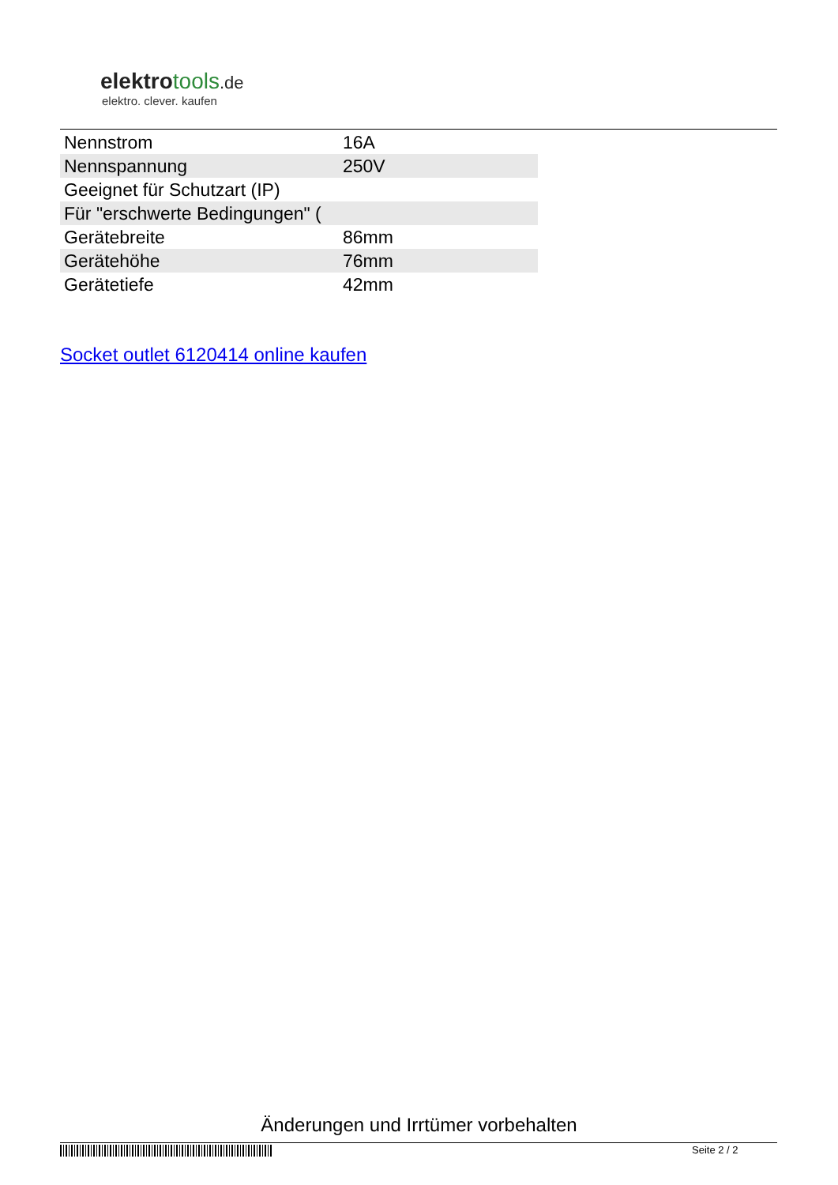elektrotools.de
elektro. clever. kaufen
| Nennstrom | 16A |
| Nennspannung | 250V |
| Geeignet für Schutzart (IP) | |
| Für "erschwerte Bedingungen" ( | |
| Gerätebreite | 86mm |
| Gerätehöhe | 76mm |
| Gerätetiefe | 42mm |
Socket outlet 6120414 online kaufen
Änderungen und Irrtümer vorbehalten
Seite 2 / 2